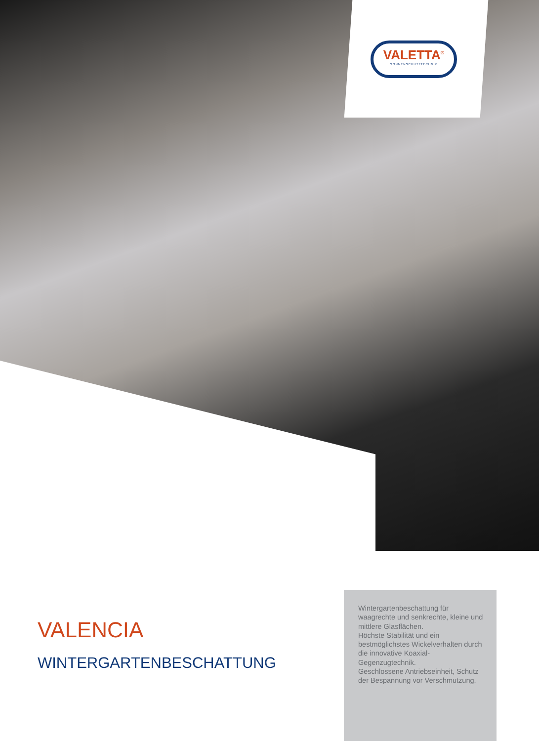VALETTA<sup>®</sup>
SONNENSCHUTZTECHNIK
VALENCIA
WINTERGARTENBESCHATTUNG
Wintergartenbeschattung für waagrechte und senkrechte, kleine und mittlere Glasflächen.
Höchste Stabilität und ein bestmöglichstes Wickelverhalten durch die innovative Koaxial-Gegenzugtechnik.
Geschlossene Antriebseinheit, Schutz der Bespannung vor Verschmutzung.